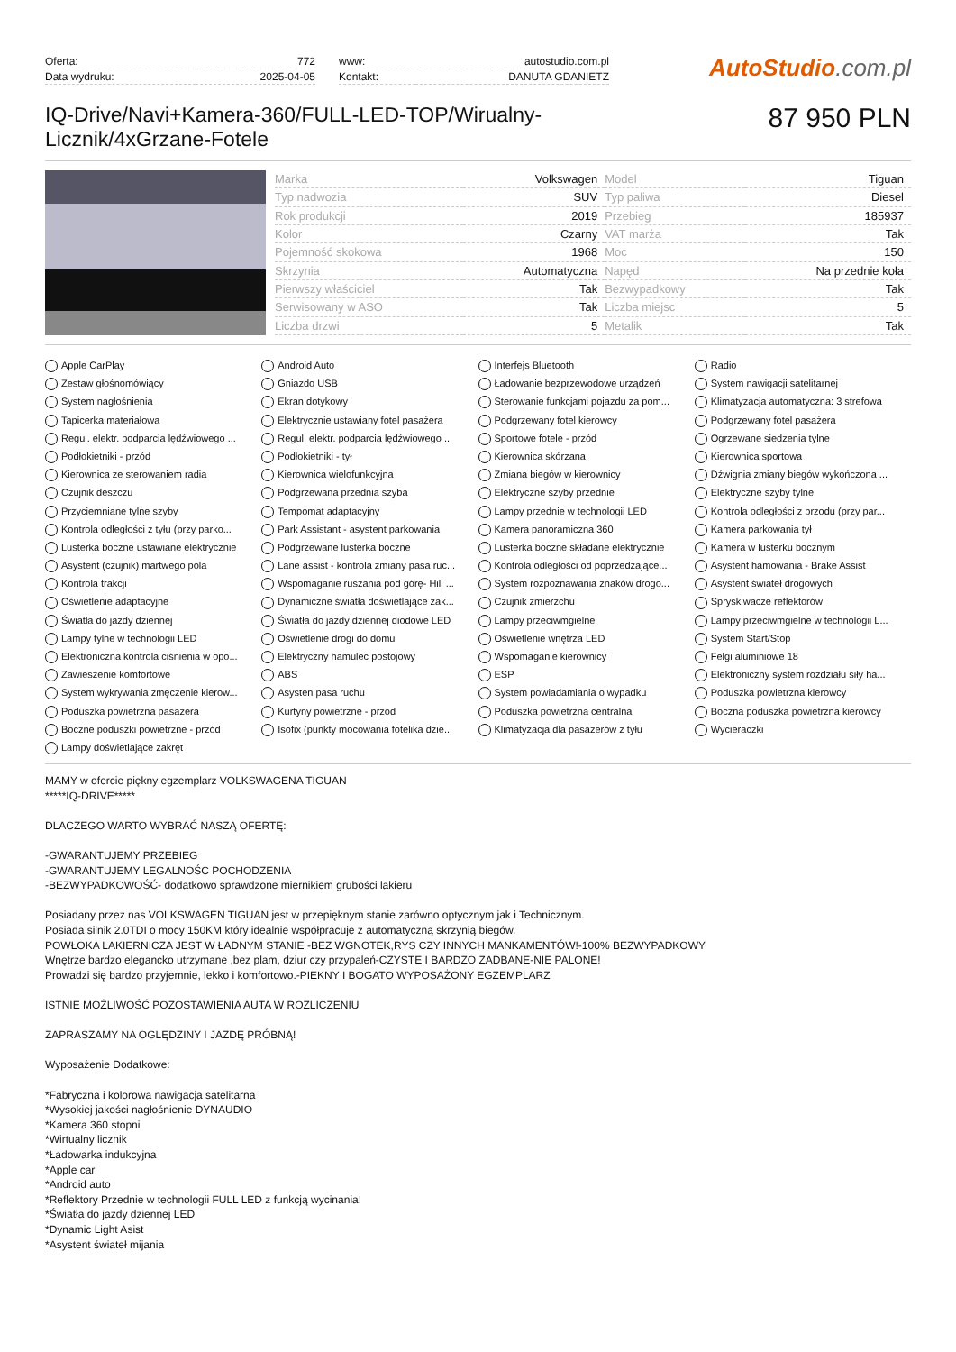| Oferta: | 772 |
| Data wydruku: | 2025-04-05 |
| www: | autostudio.com.pl |
| Kontakt: | DANUTA GDANIETZ |
AutoStudio.com.pl
IQ-Drive/Navi+Kamera-360/FULL-LED-TOP/Wirualny-Licznik/4xGrzane-Fotele
87 950 PLN
| Marka | Volkswagen | Model | Tiguan |
| Typ nadwozia | SUV | Typ paliwa | Diesel |
| Rok produkcji | 2019 | Przebieg | 185937 |
| Kolor | Czarny | VAT marża | Tak |
| Pojemność skokowa | 1968 | Moc | 150 |
| Skrzynia | Automatyczna | Napęd | Na przednie koła |
| Pierwszy właściciel | Tak | Bezwypadkowy | Tak |
| Serwisowany w ASO | Tak | Liczba miejsc | 5 |
| Liczba drzwi | 5 | Metalik | Tak |
Apple CarPlay
Android Auto
Interfejs Bluetooth
Radio
Zestaw głośnomówiący
Gniazdo USB
Ładowanie bezprzewodowe urządzeń
System nawigacji satelitarnej
System nagłośnienia
Ekran dotykowy
Sterowanie funkcjami pojazdu za pom...
Klimatyzacja automatyczna: 3 strefowa
Tapicerka materiałowa
Elektrycznie ustawiany fotel pasażera
Podgrzewany fotel kierowcy
Podgrzewany fotel pasażera
Regul. elektr. podparcia lędźwiowego ...
Regul. elektr. podparcia lędźwiowego ...
Sportowe fotele - przód
Ogrzewane siedzenia tylne
Podłokietniki - przód
Podłokietniki - tył
Kierownica skórzana
Kierownica sportowa
Kierownica ze sterowaniem radia
Kierownica wielofunkcyjna
Zmiana biegów w kierownicy
Dźwignia zmiany biegów wykończona ...
Czujnik deszczu
Podgrzewana przednia szyba
Elektryczne szyby przednie
Elektryczne szyby tylne
Przyciemniane tylne szyby
Tempomat adaptacyjny
Lampy przednie w technologii LED
Kontrola odległości z przodu (przy par...
Kontrola odległości z tyłu (przy parko...
Park Assistant - asystent parkowania
Kamera panoramiczna 360
Kamera parkowania tył
Lusterka boczne ustawiane elektrycznie
Podgrzewane lusterka boczne
Lusterka boczne składane elektrycznie
Kamera w lusterku bocznym
Asystent (czujnik) martwego pola
Lane assist - kontrola zmiany pasa ruc...
Kontrola odległości od poprzedzające...
Asystent hamowania - Brake Assist
Kontrola trakcji
Wspomaganie ruszania pod górę- Hill ...
System rozpoznawania znaków drogo...
Asystent świateł drogowych
Oświetlenie adaptacyjne
Dynamiczne światła doświetlające zak...
Czujnik zmierzchu
Spryskiwacze reflektorów
Światła do jazdy dziennej
Światła do jazdy dziennej diodowe LED
Lampy przeciwmgielne
Lampy przeciwmgielne w technologii L...
Lampy tylne w technologii LED
Oświetlenie drogi do domu
Oświetlenie wnętrza LED
System Start/Stop
Elektroniczna kontrola ciśnienia w opo...
Elektryczny hamulec postojowy
Wspomaganie kierownicy
Felgi aluminiowe 18
Zawieszenie komfortowe
ABS
ESP
Elektroniczny system rozdziału siły ha...
System wykrywania zmęczenie kierow...
Asysten pasa ruchu
System powiadamiania o wypadku
Poduszka powietrzna kierowcy
Poduszka powietrzna pasażera
Kurtyny powietrzne - przód
Poduszka powietrzna centralna
Boczna poduszka powietrzna kierowcy
Boczne poduszki powietrzne - przód
Isofix (punkty mocowania fotelika dzie...
Klimatyzacja dla pasażerów z tyłu
Wycieraczki
Lampy doświetlające zakręt
MAMY w ofercie piękny egzemplarz VOLKSWAGENA TIGUAN
*****IQ-DRIVE*****
DLACZEGO WARTO WYBRAĆ NASZĄ OFERTĘ:
-GWARANTUJEMY PRZEBIEG
-GWARANTUJEMY LEGALNOŚC POCHODZENIA
-BEZWYPADKOWOŚĆ- dodatkowo sprawdzone miernikiem grubości lakieru
Posiadany przez nas VOLKSWAGEN TIGUAN jest w przepięknym stanie zarówno optycznym jak i Technicznym.
Posiada silnik 2.0TDI o mocy 150KM który idealnie współpracuje z automatyczną skrzynią biegów.
POWŁOKA LAKIERNICZA JEST W ŁADNYM STANIE -BEZ WGNOTEK,RYS CZY INNYCH MANKAMENTÓW!-100% BEZWYPADKOWY
Wnętrze bardzo elegancko utrzymane ,bez plam, dziur czy przypaleń-CZYSTE I BARDZO ZADBANE-NIE PALONE!
Prowadzi się bardzo przyjemnie, lekko i komfortowo.-PIEKNY I BOGATO WYPOSAŻONY EGZEMPLARZ
ISTNIE MOŻLIWOŚĆ POZOSTAWIENIA AUTA W ROZLICZENIU
ZAPRASZAMY NA OGLĘDZINY I JAZDĘ PRÓBNĄ!
Wyposażenie Dodatkowe:
*Fabryczna i kolorowa nawigacja satelitarna
*Wysokiej jakości nagłośnienie DYNAUDIO
*Kamera 360 stopni
*Wirtualny licznik
*Ładowarka indukcyjna
*Apple car
*Android auto
*Reflektory Przednie w technologii FULL LED z funkcją wycinania!
*Światła do jazdy dziennej LED
*Dynamic Light Asist
*Asystent świateł mijania